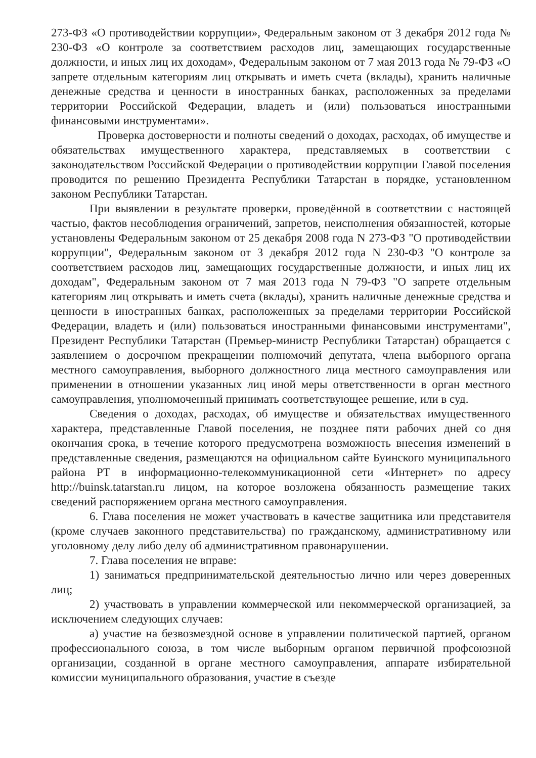273-ФЗ «О противодействии коррупции», Федеральным законом от 3 декабря 2012 года № 230-ФЗ «О контроле за соответствием расходов лиц, замещающих государственные должности, и иных лиц их доходам», Федеральным законом от 7 мая 2013 года № 79-ФЗ «О запрете отдельным категориям лиц открывать и иметь счета (вклады), хранить наличные денежные средства и ценности в иностранных банках, расположенных за пределами территории Российской Федерации, владеть и (или) пользоваться иностранными финансовыми инструментами».
Проверка достоверности и полноты сведений о доходах, расходах, об имуществе и обязательствах имущественного характера, представляемых в соответствии с законодательством Российской Федерации о противодействии коррупции Главой поселения проводится по решению Президента Республики Татарстан в порядке, установленном законом Республики Татарстан.
При выявлении в результате проверки, проведённой в соответствии с настоящей частью, фактов несоблюдения ограничений, запретов, неисполнения обязанностей, которые установлены Федеральным законом от 25 декабря 2008 года N 273-ФЗ "О противодействии коррупции", Федеральным законом от 3 декабря 2012 года N 230-ФЗ "О контроле за соответствием расходов лиц, замещающих государственные должности, и иных лиц их доходам", Федеральным законом от 7 мая 2013 года N 79-ФЗ "О запрете отдельным категориям лиц открывать и иметь счета (вклады), хранить наличные денежные средства и ценности в иностранных банках, расположенных за пределами территории Российской Федерации, владеть и (или) пользоваться иностранными финансовыми инструментами", Президент Республики Татарстан (Премьер-министр Республики Татарстан) обращается с заявлением о досрочном прекращении полномочий депутата, члена выборного органа местного самоуправления, выборного должностного лица местного самоуправления или применении в отношении указанных лиц иной меры ответственности в орган местного самоуправления, уполномоченный принимать соответствующее решение, или в суд.
Сведения о доходах, расходах, об имуществе и обязательствах имущественного характера, представленные Главой поселения, не позднее пяти рабочих дней со дня окончания срока, в течение которого предусмотрена возможность внесения изменений в представленные сведения, размещаются на официальном сайте Буинского муниципального района РТ в информационно-телекоммуникационной сети «Интернет» по адресу http://buinsk.tatarstan.ru лицом, на которое возложена обязанность размещение таких сведений распоряжением органа местного самоуправления.
6. Глава поселения не может участвовать в качестве защитника или представителя (кроме случаев законного представительства) по гражданскому, административному или уголовному делу либо делу об административном правонарушении.
7. Глава поселения не вправе:
1) заниматься предпринимательской деятельностью лично или через доверенных лиц;
2) участвовать в управлении коммерческой или некоммерческой организацией, за исключением следующих случаев:
а) участие на безвозмездной основе в управлении политической партией, органом профессионального союза, в том числе выборным органом первичной профсоюзной организации, созданной в органе местного самоуправления, аппарате избирательной комиссии муниципального образования, участие в съезде